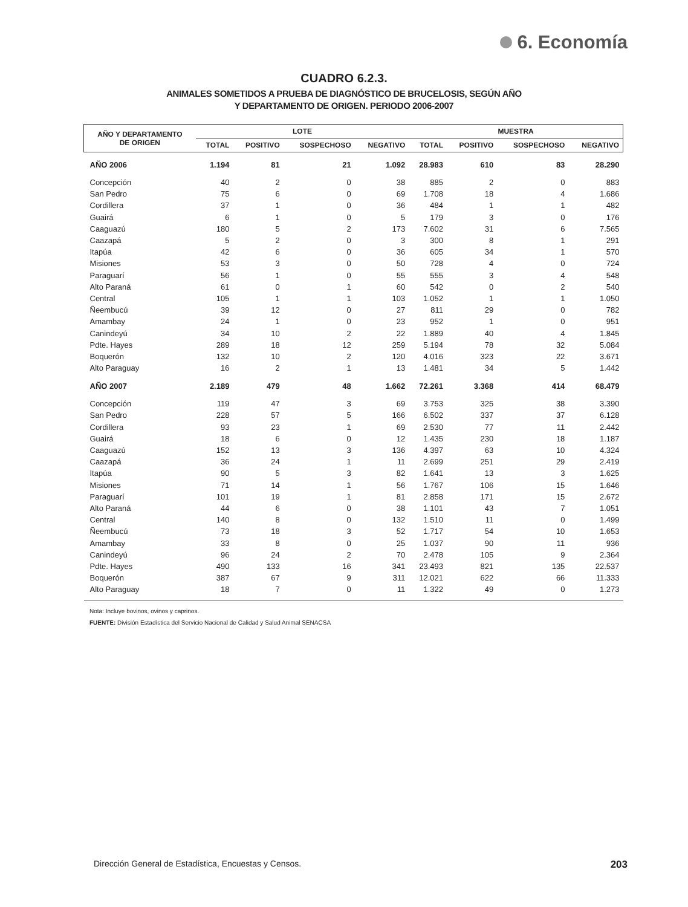6. Economía
CUADRO 6.2.3.
ANIMALES SOMETIDOS A PRUEBA DE DIAGNÓSTICO DE BRUCELOSIS, SEGÚN AÑO
Y DEPARTAMENTO DE ORIGEN. PERIODO 2006-2007
| AÑO Y DEPARTAMENTO DE ORIGEN | LOTE | | | | MUESTRA | | | |
| --- | --- | --- | --- | --- | --- | --- | --- | --- |
| | TOTAL | POSITIVO | SOSPECHOSO | NEGATIVO | TOTAL | POSITIVO | SOSPECHOSO | NEGATIVO |
| AÑO 2006 | 1.194 | 81 | 21 | 1.092 | 28.983 | 610 | 83 | 28.290 |
| Concepción | 40 | 2 | 0 | 38 | 885 | 2 | 0 | 883 |
| San Pedro | 75 | 6 | 0 | 69 | 1.708 | 18 | 4 | 1.686 |
| Cordillera | 37 | 1 | 0 | 36 | 484 | 1 | 1 | 482 |
| Guairá | 6 | 1 | 0 | 5 | 179 | 3 | 0 | 176 |
| Caaguazú | 180 | 5 | 2 | 173 | 7.602 | 31 | 6 | 7.565 |
| Caazapá | 5 | 2 | 0 | 3 | 300 | 8 | 1 | 291 |
| Itapúa | 42 | 6 | 0 | 36 | 605 | 34 | 1 | 570 |
| Misiones | 53 | 3 | 0 | 50 | 728 | 4 | 0 | 724 |
| Paraguarí | 56 | 1 | 0 | 55 | 555 | 3 | 4 | 548 |
| Alto Paraná | 61 | 0 | 1 | 60 | 542 | 0 | 2 | 540 |
| Central | 105 | 1 | 1 | 103 | 1.052 | 1 | 1 | 1.050 |
| Ñeembucú | 39 | 12 | 0 | 27 | 811 | 29 | 0 | 782 |
| Amambay | 24 | 1 | 0 | 23 | 952 | 1 | 0 | 951 |
| Canindeyú | 34 | 10 | 2 | 22 | 1.889 | 40 | 4 | 1.845 |
| Pdte. Hayes | 289 | 18 | 12 | 259 | 5.194 | 78 | 32 | 5.084 |
| Boquerón | 132 | 10 | 2 | 120 | 4.016 | 323 | 22 | 3.671 |
| Alto Paraguay | 16 | 2 | 1 | 13 | 1.481 | 34 | 5 | 1.442 |
| AÑO 2007 | 2.189 | 479 | 48 | 1.662 | 72.261 | 3.368 | 414 | 68.479 |
| Concepción | 119 | 47 | 3 | 69 | 3.753 | 325 | 38 | 3.390 |
| San Pedro | 228 | 57 | 5 | 166 | 6.502 | 337 | 37 | 6.128 |
| Cordillera | 93 | 23 | 1 | 69 | 2.530 | 77 | 11 | 2.442 |
| Guairá | 18 | 6 | 0 | 12 | 1.435 | 230 | 18 | 1.187 |
| Caaguazú | 152 | 13 | 3 | 136 | 4.397 | 63 | 10 | 4.324 |
| Caazapá | 36 | 24 | 1 | 11 | 2.699 | 251 | 29 | 2.419 |
| Itapúa | 90 | 5 | 3 | 82 | 1.641 | 13 | 3 | 1.625 |
| Misiones | 71 | 14 | 1 | 56 | 1.767 | 106 | 15 | 1.646 |
| Paraguarí | 101 | 19 | 1 | 81 | 2.858 | 171 | 15 | 2.672 |
| Alto Paraná | 44 | 6 | 0 | 38 | 1.101 | 43 | 7 | 1.051 |
| Central | 140 | 8 | 0 | 132 | 1.510 | 11 | 0 | 1.499 |
| Ñeembucú | 73 | 18 | 3 | 52 | 1.717 | 54 | 10 | 1.653 |
| Amambay | 33 | 8 | 0 | 25 | 1.037 | 90 | 11 | 936 |
| Canindeyú | 96 | 24 | 2 | 70 | 2.478 | 105 | 9 | 2.364 |
| Pdte. Hayes | 490 | 133 | 16 | 341 | 23.493 | 821 | 135 | 22.537 |
| Boquerón | 387 | 67 | 9 | 311 | 12.021 | 622 | 66 | 11.333 |
| Alto Paraguay | 18 | 7 | 0 | 11 | 1.322 | 49 | 0 | 1.273 |
Nota: Incluye bovinos, ovinos y caprinos.
FUENTE: División Estadística del Servicio Nacional de Calidad y Salud Animal SENACSA
Dirección General de Estadística, Encuestas y Censos. 203